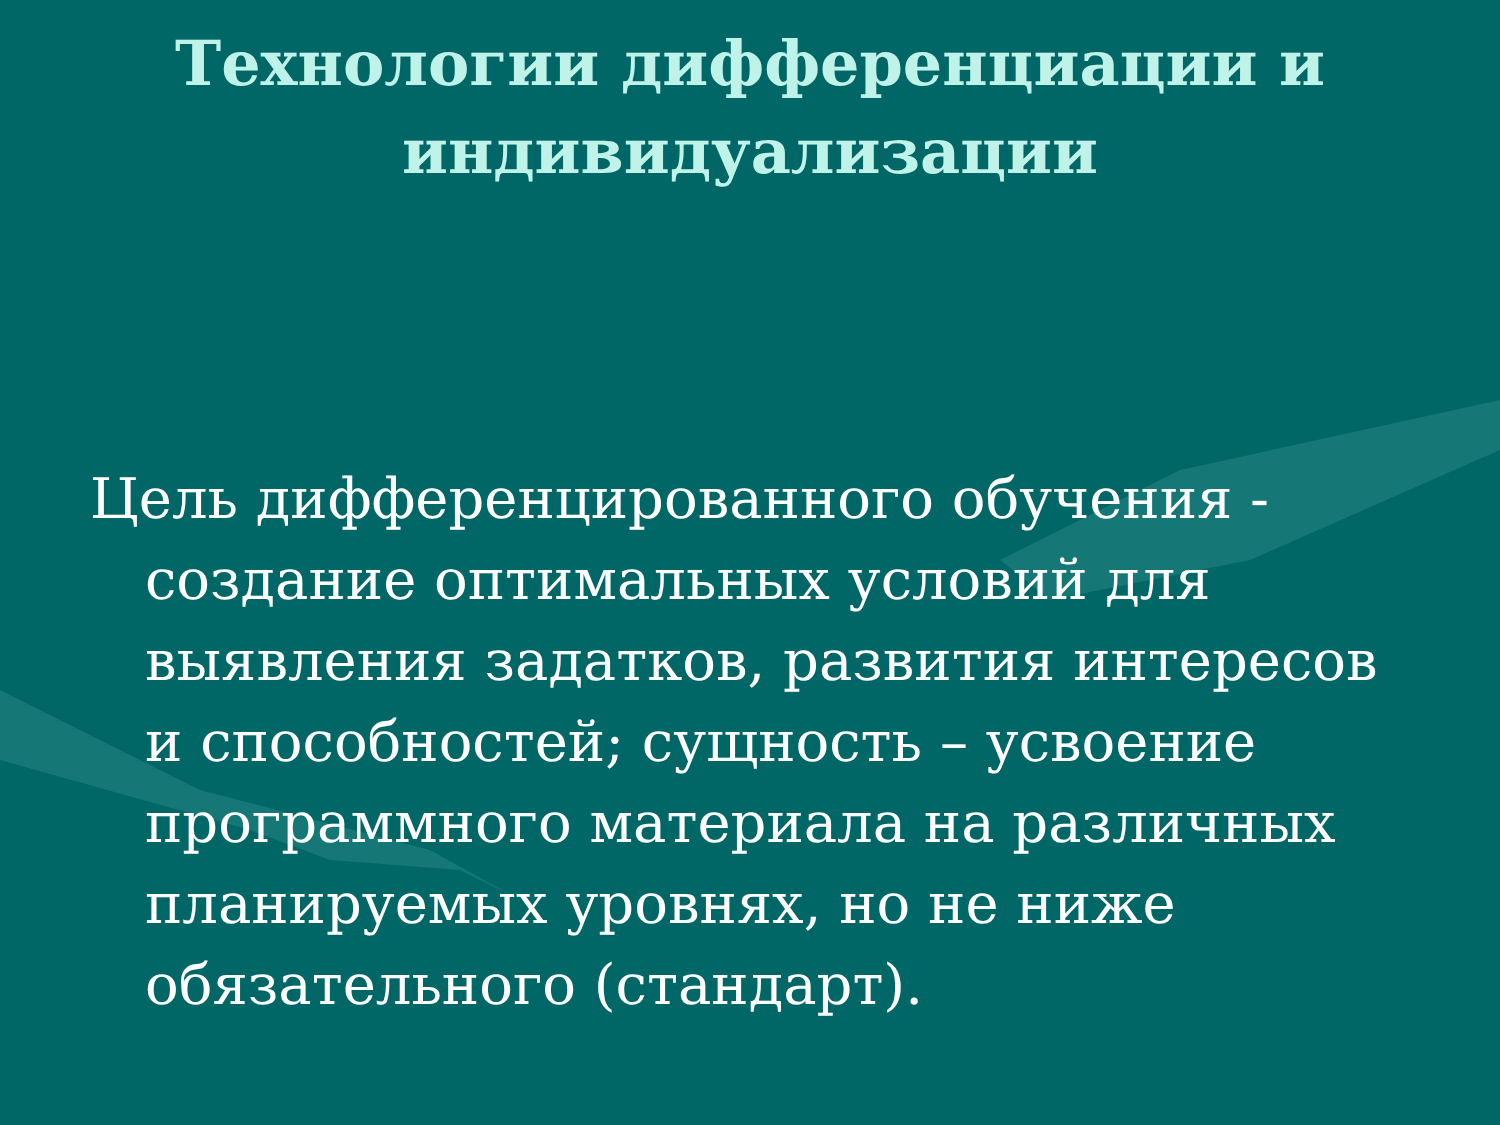Технологии дифференциации и индивидуализации
Цель дифференцированного обучения - создание оптимальных условий для выявления задатков, развития интересов и способностей; сущность – усвоение программного материала на различных планируемых уровнях, но не ниже обязательного (стандарт).